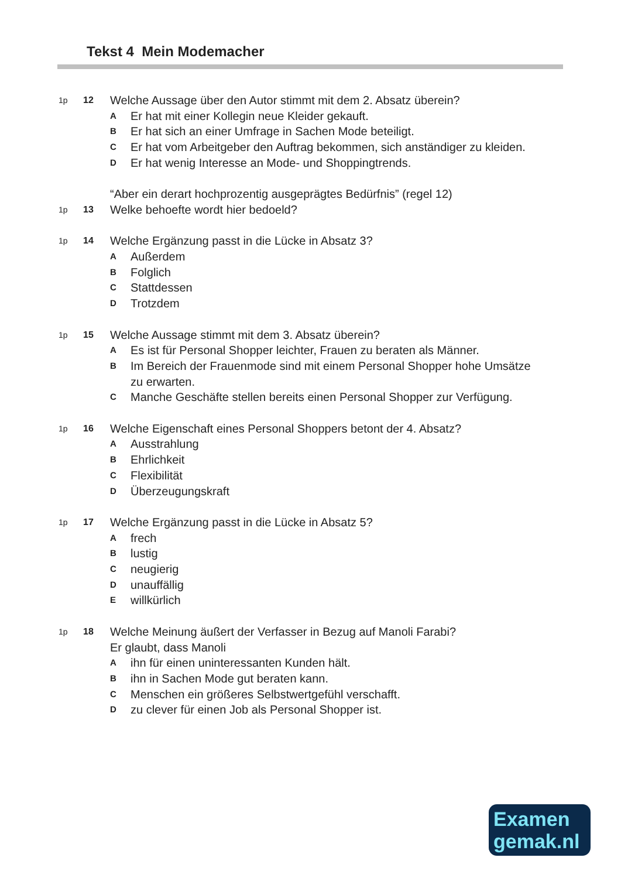Tekst 4 Mein Modemacher
1p 12
Welche Aussage über den Autor stimmt mit dem 2. Absatz überein?
A
Er hat mit einer Kollegin neue Kleider gekauft.
B
Er hat sich an einer Umfrage in Sachen Mode beteiligt.
C
Er hat vom Arbeitgeber den Auftrag bekommen, sich anständiger zu kleiden.
D
Er hat wenig Interesse an Mode- und Shoppingtrends.
“Aber ein derart hochprozentig ausgeprägtes Bedürfnis” (regel 12)
1p 13
Welke behoefte wordt hier bedoeld?
1p 14
Welche Ergänzung passt in die Lücke in Absatz 3?
A
Außerdem
B
Folglich
C
Stattdessen
D
Trotzdem
1p 15
Welche Aussage stimmt mit dem 3. Absatz überein?
A
Es ist für Personal Shopper leichter, Frauen zu beraten als Männer.
B
Im Bereich der Frauenmode sind mit einem Personal Shopper hohe Umsätze zu erwarten.
C
Manche Geschäfte stellen bereits einen Personal Shopper zur Verfügung.
1p 16
Welche Eigenschaft eines Personal Shoppers betont der 4. Absatz?
A
Ausstrahlung
B
Ehrlichkeit
C
Flexibilität
D
Überzeugungskraft
1p 17
Welche Ergänzung passt in die Lücke in Absatz 5?
A
frech
B
lustig
C
neugierig
D
unauffällig
E
willkürlich
1p 18
Welche Meinung äußert der Verfasser in Bezug auf Manoli Farabi?
Er glaubt, dass Manoli
A
ihn für einen uninteressanten Kunden hält.
B
ihn in Sachen Mode gut beraten kann.
C
Menschen ein größeres Selbstwertgefühl verschafft.
D
zu clever für einen Job als Personal Shopper ist.
Examen
gemak.nl